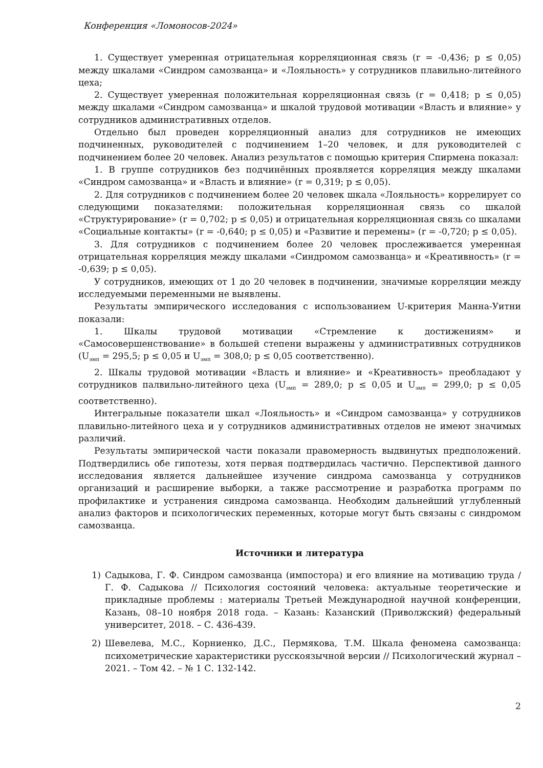Конференция «Ломоносов-2024»
1. Существует умеренная отрицательная корреляционная связь (r = -0,436; p ≤ 0,05) между шкалами «Синдром самозванца» и «Лояльность» у сотрудников плавильно-литейного цеха;
2. Существует умеренная положительная корреляционная связь (r = 0,418; p ≤ 0,05) между шкалами «Синдром самозванца» и шкалой трудовой мотивации «Власть и влияние» у сотрудников административных отделов.
Отдельно был проведен корреляционный анализ для сотрудников не имеющих подчиненных, руководителей с подчинением 1–20 человек, и для руководителей с подчинением более 20 человек. Анализ результатов с помощью критерия Спирмена показал:
1. В группе сотрудников без подчинённых проявляется корреляция между шкалами «Синдром самозванца» и «Власть и влияние» (r = 0,319; p ≤ 0,05).
2. Для сотрудников с подчинением более 20 человек шкала «Лояльность» коррелирует со следующими показателями: положительная корреляционная связь со шкалой «Структурирование» (r = 0,702; p ≤ 0,05) и отрицательная корреляционная связь со шкалами «Социальные контакты» (r = -0,640; p ≤ 0,05) и «Развитие и перемены» (r = -0,720; p ≤ 0,05).
3. Для сотрудников с подчинением более 20 человек прослеживается умеренная отрицательная корреляция между шкалами «Синдромом самозванца» и «Креативность» (r = -0,639; p ≤ 0,05).
У сотрудников, имеющих от 1 до 20 человек в подчинении, значимые корреляции между исследуемыми переменными не выявлены.
Результаты эмпирического исследования с использованием U-критерия Манна-Уитни показали:
1. Шкалы трудовой мотивации «Стремление к достижениям» и «Самосовершенствование» в большей степени выражены у административных сотрудников (U<sub>эмп</sub> = 295,5; p ≤ 0,05 и U<sub>эмп</sub> = 308,0; p ≤ 0,05 соответственно).
2. Шкалы трудовой мотивации «Власть и влияние» и «Креативность» преобладают у сотрудников палвильно-литейного цеха (U<sub>эмп</sub> = 289,0; p ≤ 0,05 и U<sub>эмп</sub> = 299,0; p ≤ 0,05 соответственно).
Интегральные показатели шкал «Лояльность» и «Синдром самозванца» у сотрудников плавильно-литейного цеха и у сотрудников административных отделов не имеют значимых различий.
Результаты эмпирической части показали правомерность выдвинутых предположений. Подтвердились обе гипотезы, хотя первая подтвердилась частично. Перспективой данного исследования является дальнейшее изучение синдрома самозванца у сотрудников организаций и расширение выборки, а также рассмотрение и разработка программ по профилактике и устранения синдрома самозванца. Необходим дальнейший углубленный анализ факторов и психологических переменных, которые могут быть связаны с синдромом самозванца.
Источники и литература
1) Садыкова, Г. Ф. Синдром самозванца (импостора) и его влияние на мотивацию труда / Г. Ф. Садыкова // Психология состояний человека: актуальные теоретические и прикладные проблемы : материалы Третьей Международной научной конференции, Казань, 08–10 ноября 2018 года. – Казань: Казанский (Приволжский) федеральный университет, 2018. – С. 436-439.
2) Шевелева, М.С., Корниенко, Д.С., Пермякова, Т.М. Шкала феномена самозванца: психометрические характеристики русскоязычной версии // Психологический журнал – 2021. – Том 42. – № 1 С. 132-142.
2